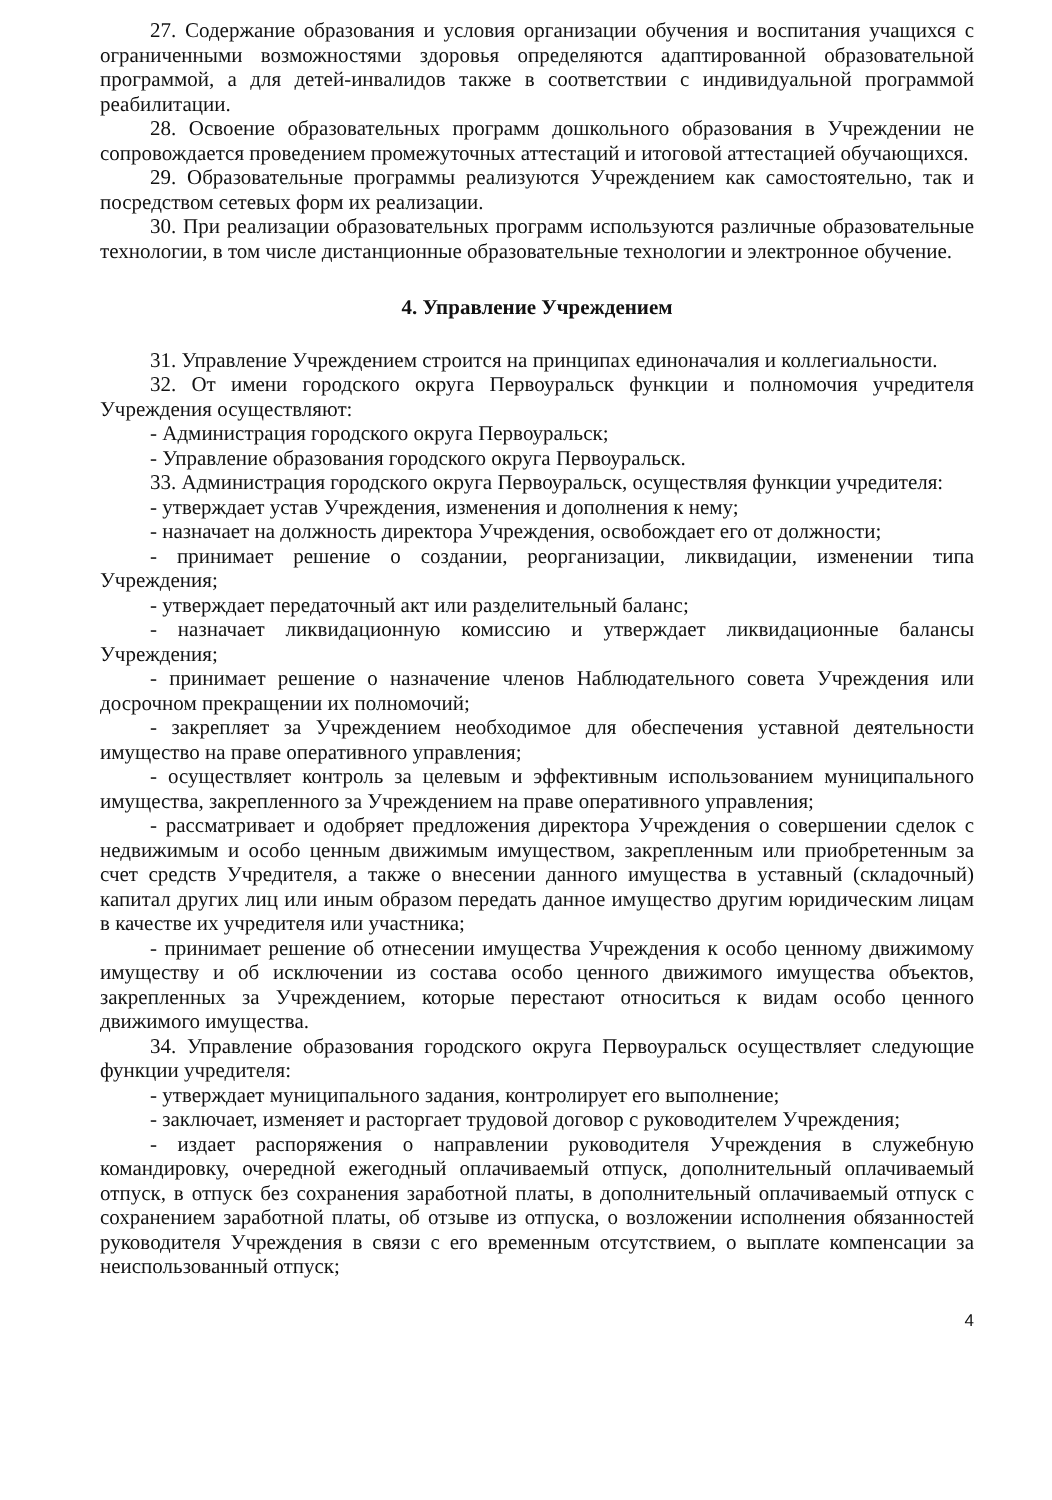27. Содержание образования и условия организации обучения и воспитания учащихся с ограниченными возможностями здоровья определяются адаптированной образовательной программой, а для детей-инвалидов также в соответствии с индивидуальной программой реабилитации.
28. Освоение образовательных программ дошкольного образования в Учреждении не сопровождается проведением промежуточных аттестаций и итоговой аттестацией обучающихся.
29. Образовательные программы реализуются Учреждением как самостоятельно, так и посредством сетевых форм их реализации.
30. При реализации образовательных программ используются различные образовательные технологии, в том числе дистанционные образовательные технологии и электронное обучение.
4. Управление Учреждением
31. Управление Учреждением строится на принципах единоначалия и коллегиальности.
32. От имени городского округа Первоуральск функции и полномочия учредителя Учреждения осуществляют:
- Администрация городского округа Первоуральск;
- Управление образования городского округа Первоуральск.
33. Администрация городского округа Первоуральск, осуществляя функции учредителя:
- утверждает устав Учреждения, изменения и дополнения к нему;
- назначает на должность директора Учреждения, освобождает его от должности;
- принимает решение о создании, реорганизации, ликвидации, изменении типа Учреждения;
- утверждает передаточный акт или разделительный баланс;
- назначает ликвидационную комиссию и утверждает ликвидационные балансы Учреждения;
- принимает решение о назначение членов Наблюдательного совета Учреждения или досрочном прекращении их полномочий;
- закрепляет за Учреждением необходимое для обеспечения уставной деятельности имущество на праве оперативного управления;
- осуществляет контроль за целевым и эффективным использованием муниципального имущества, закрепленного за Учреждением на праве оперативного управления;
- рассматривает и одобряет предложения директора Учреждения о совершении сделок с недвижимым и особо ценным движимым имуществом, закрепленным или приобретенным за счет средств Учредителя, а также о внесении данного имущества в уставный (складочный) капитал других лиц или иным образом передать данное имущество другим юридическим лицам в качестве их учредителя или участника;
- принимает решение об отнесении имущества Учреждения к особо ценному движимому имуществу и об исключении из состава особо ценного движимого имущества объектов, закрепленных за Учреждением, которые перестают относиться к видам особо ценного движимого имущества.
34. Управление образования городского округа Первоуральск осуществляет следующие функции учредителя:
- утверждает муниципального задания, контролирует его выполнение;
- заключает, изменяет и расторгает трудовой договор с руководителем Учреждения;
- издает распоряжения о направлении руководителя Учреждения в служебную командировку, очередной ежегодный оплачиваемый отпуск, дополнительный оплачиваемый отпуск, в отпуск без сохранения заработной платы, в дополнительный оплачиваемый отпуск с сохранением заработной платы, об отзыве из отпуска, о возложении исполнения обязанностей руководителя Учреждения в связи с его временным отсутствием, о выплате компенсации за неиспользованный отпуск;
4